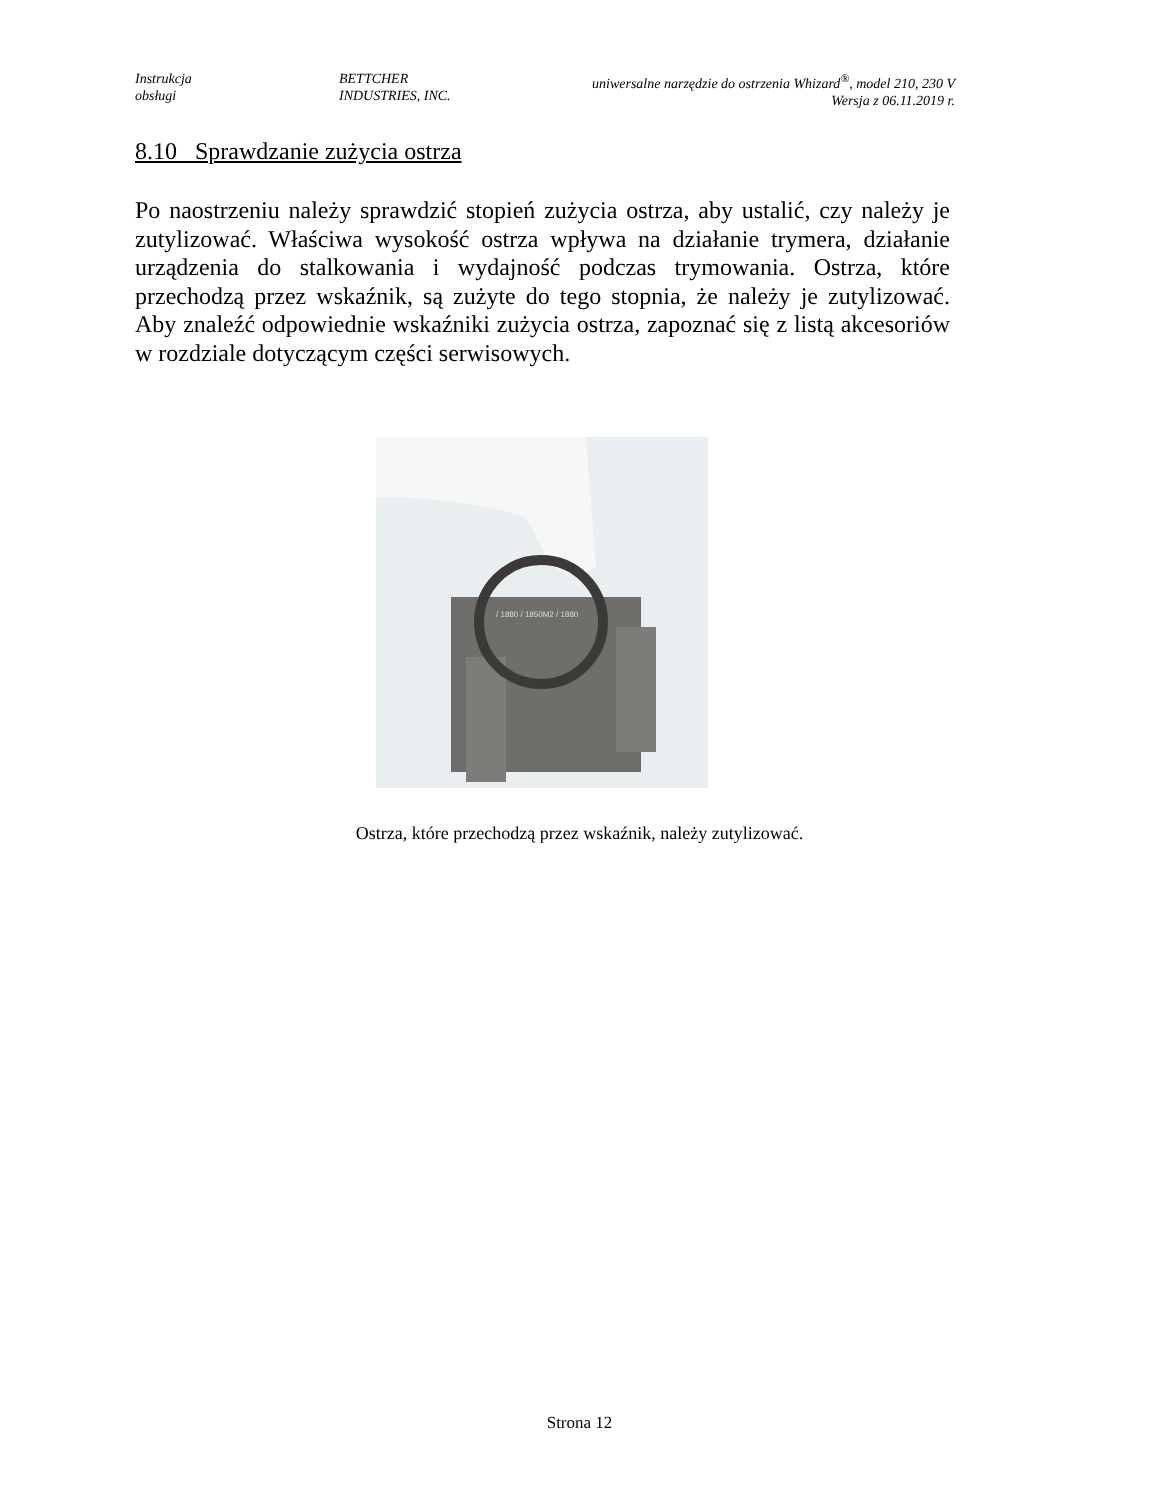Instrukcja
obsługi
BETTCHER
INDUSTRIES, INC.
uniwersalne narzędzie do ostrzenia Whizard<sup>®</sup>, model 210, 230 V
Wersja z 06.11.2019 r.
8.10 Sprawdzanie zużycia ostrza
Po naostrzeniu należy sprawdzić stopień zużycia ostrza, aby ustalić, czy należy je zutylizować. Właściwa wysokość ostrza wpływa na działanie trymera, działanie urządzenia do stalkowania i wydajność podczas trymowania. Ostrza, które przechodzą przez wskaźnik, są zużyte do tego stopnia, że należy je zutylizować. Aby znaleźć odpowiednie wskaźniki zużycia ostrza, zapoznać się z listą akcesoriów w rozdziale dotyczącym części serwisowych.
/ 1880 / 1850M2 / 1880
Ostrza, które przechodzą przez wskaźnik, należy zutylizować.
Strona 12